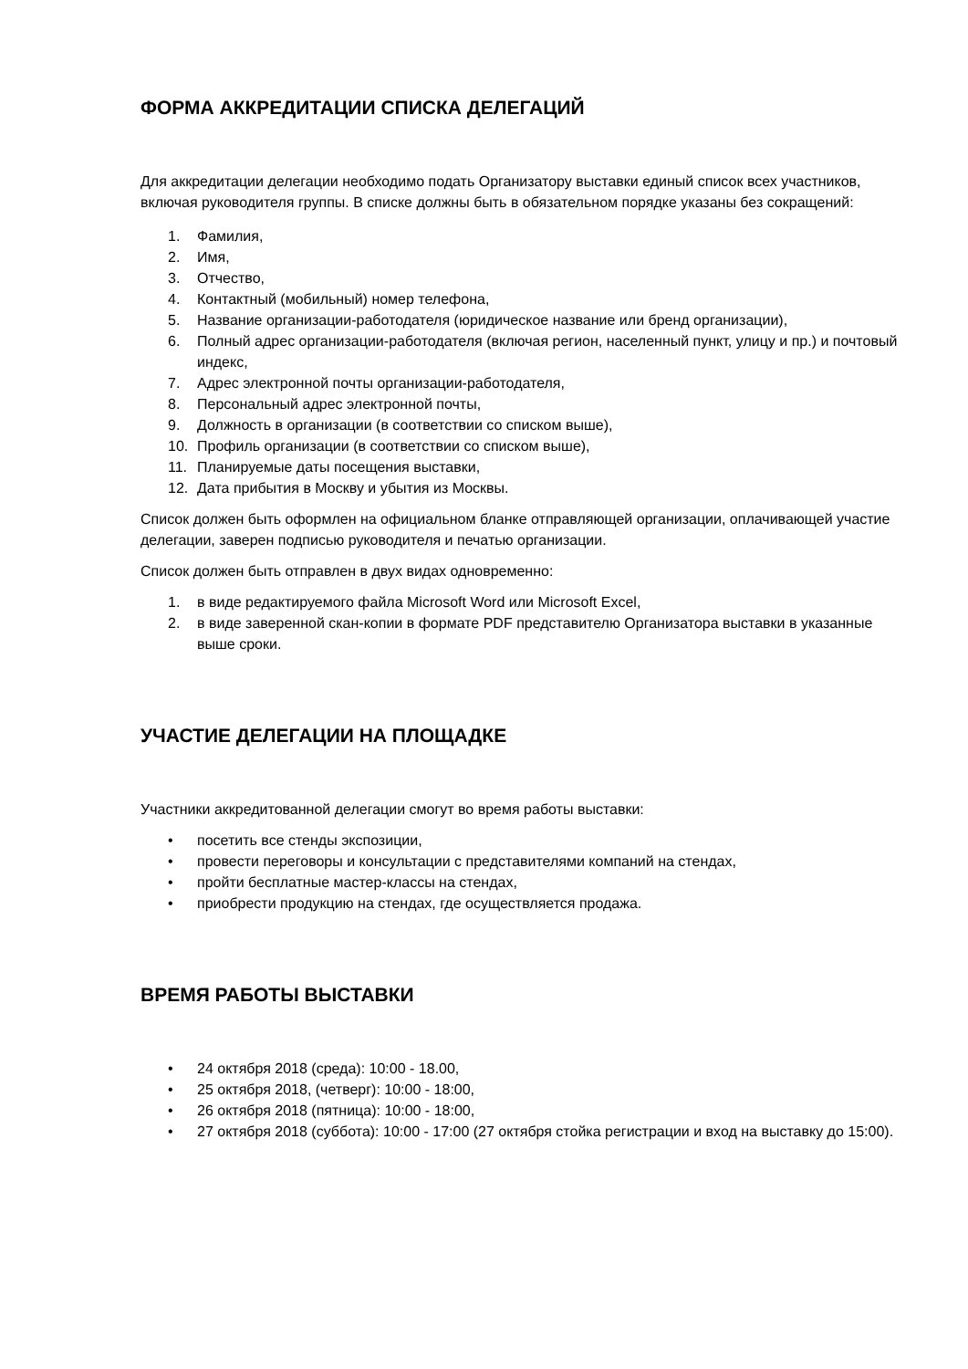ФОРМА АККРЕДИТАЦИИ СПИСКА ДЕЛЕГАЦИЙ
Для аккредитации делегации необходимо подать Организатору выставки единый список всех участников, включая руководителя группы. В списке должны быть в обязательном порядке указаны без сокращений:
1. Фамилия,
2. Имя,
3. Отчество,
4. Контактный (мобильный) номер телефона,
5. Название организации-работодателя (юридическое название или бренд организации),
6. Полный адрес организации-работодателя (включая регион, населенный пункт, улицу и пр.) и почтовый индекс,
7. Адрес электронной почты организации-работодателя,
8. Персональный адрес электронной почты,
9. Должность в организации (в соответствии со списком выше),
10. Профиль организации (в соответствии со списком выше),
11. Планируемые даты посещения выставки,
12. Дата прибытия в Москву и убытия из Москвы.
Список должен быть оформлен на официальном бланке отправляющей организации, оплачивающей участие делегации, заверен подписью руководителя и печатью организации.
Список должен быть отправлен в двух видах одновременно:
1. в виде редактируемого файла Microsoft Word или Microsoft Excel,
2. в виде заверенной скан-копии в формате PDF представителю Организатора выставки в указанные выше сроки.
УЧАСТИЕ ДЕЛЕГАЦИИ НА ПЛОЩАДКЕ
Участники аккредитованной делегации смогут во время работы выставки:
• посетить все стенды экспозиции,
• провести переговоры и консультации с представителями компаний на стендах,
• пройти бесплатные мастер-классы на стендах,
• приобрести продукцию на стендах, где осуществляется продажа.
ВРЕМЯ РАБОТЫ ВЫСТАВКИ
• 24 октября 2018 (среда): 10:00 - 18.00,
• 25 октября 2018, (четверг): 10:00 - 18:00,
• 26 октября 2018 (пятница): 10:00 - 18:00,
• 27 октября 2018 (суббота): 10:00 - 17:00 (27 октября стойка регистрации и вход на выставку до 15:00).